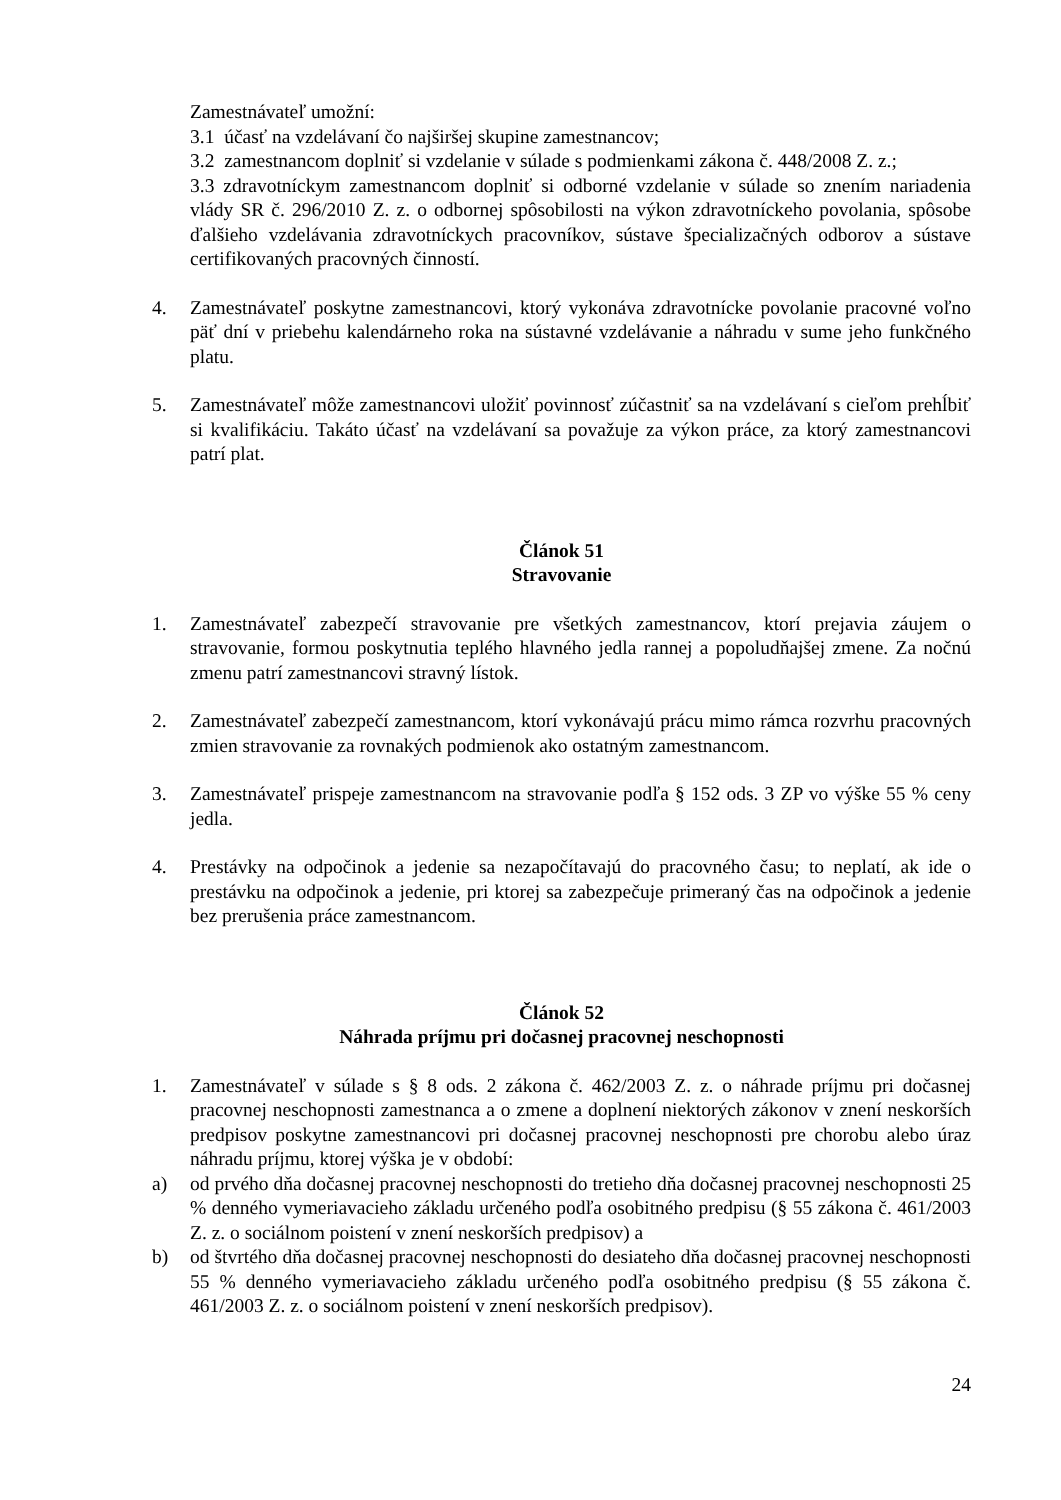Zamestnávateľ umožní:
3.1 účasť na vzdelávaní čo najširšej skupine zamestnancov;
3.2 zamestnancom doplniť si vzdelanie v súlade s podmienkami zákona č. 448/2008 Z. z.;
3.3 zdravotníckym zamestnancom doplniť si odborné vzdelanie v súlade so znením nariadenia vlády SR č. 296/2010 Z. z. o odbornej spôsobilosti na výkon zdravotníckeho povolania, spôsobe ďalšieho vzdelávania zdravotníckych pracovníkov, sústave špecializačných odborov a sústave certifikovaných pracovných činností.
4. Zamestnávateľ poskytne zamestnancovi, ktorý vykonáva zdravotnícke povolanie pracovné voľno päť dní v priebehu kalendárneho roka na sústavné vzdelávanie a náhradu v sume jeho funkčného platu.
5. Zamestnávateľ môže zamestnancovi uložiť povinnosť zúčastniť sa na vzdelávaní s cieľom prehĺbiť si kvalifikáciu. Takáto účasť na vzdelávaní sa považuje za výkon práce, za ktorý zamestnancovi patrí plat.
Článok 51
Stravovanie
1. Zamestnávateľ zabezpečí stravovanie pre všetkých zamestnancov, ktorí prejavia záujem o stravovanie, formou poskytnutia teplého hlavného jedla rannej a popoludňajšej zmene. Za nočnú zmenu patrí zamestnancovi stravný lístok.
2. Zamestnávateľ zabezpečí zamestnancom, ktorí vykonávajú prácu mimo rámca rozvrhu pracovných zmien stravovanie za rovnakých podmienok ako ostatným zamestnancom.
3. Zamestnávateľ prispeje zamestnancom na stravovanie podľa § 152 ods. 3 ZP vo výške 55 % ceny jedla.
4. Prestávky na odpočinok a jedenie sa nezapočítavajú do pracovného času; to neplatí, ak ide o prestávku na odpočinok a jedenie, pri ktorej sa zabezpečuje primeraný čas na odpočinok a jedenie bez prerušenia práce zamestnancom.
Článok 52
Náhrada príjmu pri dočasnej pracovnej neschopnosti
1. Zamestnávateľ v súlade s § 8 ods. 2 zákona č. 462/2003 Z. z. o náhrade príjmu pri dočasnej pracovnej neschopnosti zamestnanca a o zmene a doplnení niektorých zákonov v znení neskorších predpisov poskytne zamestnancovi pri dočasnej pracovnej neschopnosti pre chorobu alebo úraz náhradu príjmu, ktorej výška je v období:
a) od prvého dňa dočasnej pracovnej neschopnosti do tretieho dňa dočasnej pracovnej neschopnosti 25 % denného vymeriavacieho základu určeného podľa osobitného predpisu (§ 55 zákona č. 461/2003 Z. z. o sociálnom poistení v znení neskorších predpisov) a
b) od štvrtého dňa dočasnej pracovnej neschopnosti do desiateho dňa dočasnej pracovnej neschopnosti 55 % denného vymeriavacieho základu určeného podľa osobitného predpisu (§ 55 zákona č. 461/2003 Z. z. o sociálnom poistení v znení neskorších predpisov).
24